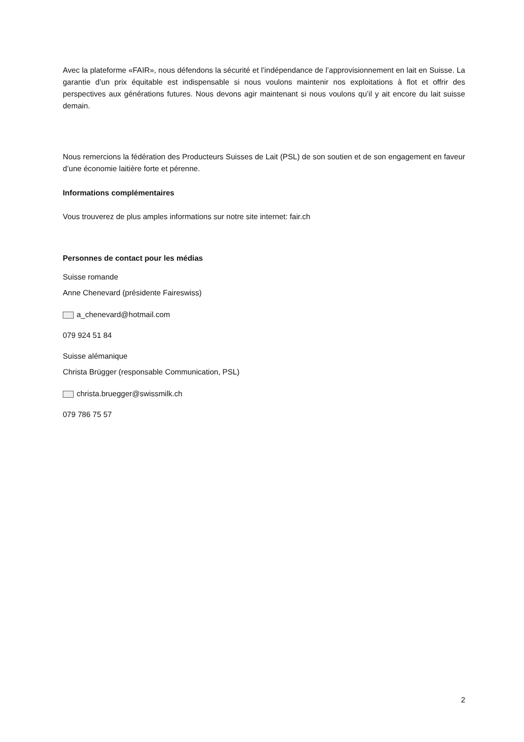Avec la plateforme «FAIR», nous défendons la sécurité et l’indépendance de l’approvisionnement en lait en Suisse. La garantie d’un prix équitable est indispensable si nous voulons maintenir nos exploitations à flot et offrir des perspectives aux générations futures. Nous devons agir maintenant si nous voulons qu’il y ait encore du lait suisse demain.
Nous remercions la fédération des Producteurs Suisses de Lait (PSL) de son soutien et de son engagement en faveur d’une économie laitière forte et pérenne.
Informations complémentaires
Vous trouverez de plus amples informations sur notre site internet: fair.ch
Personnes de contact pour les médias
Suisse romande
Anne Chenevard (présidente Faireswiss)
a_chenevard@hotmail.com
079 924 51 84
Suisse alémanique
Christa Brügger (responsable Communication, PSL)
christa.bruegger@swissmilk.ch
079 786 75 57
2